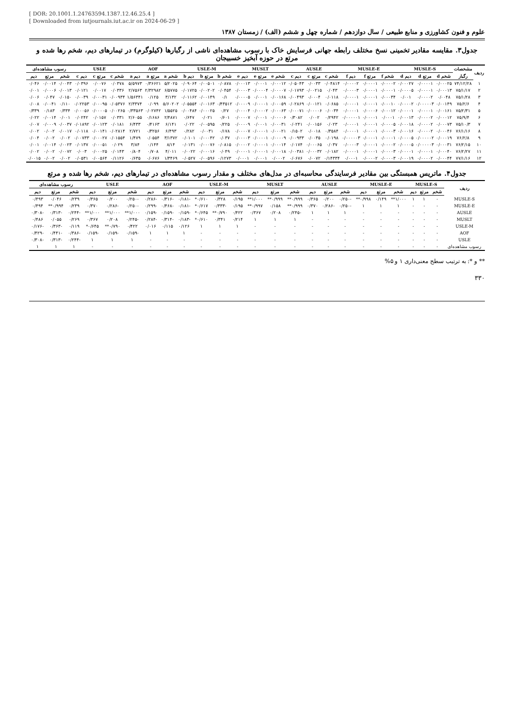[ DOR: 20.1001.1.24763594.1387.12.46.25.4 ]
[ Downloaded from iutjournals.iut.ac.ir on 2024-06-29 ]
علوم و فنون کشاورزی و منابع طبیعی / سال دوازدهم / شماره چهل و ششم (الف) / زمستان ۱۳۸۷
جدول۳. مقایسه مقادیر تخمینی نسخ مختلف رابطه جهانی فرسایش خاک با رسوب مشاهده‌ای ناشی از رگبارها (کیلوگرم) در تیمارهای دیم، شخم رها شده و مرتع در حوزه آبخیز خسبیجان
| ردیف | مشخصات | MUSLE-S | | | MUSLE-E | | | AUSLE | | | MUSLT | | | USLE-M | | | AOF | | | USLE | | | رسوب مشاهده‌ای | | |
| --- | --- | --- | --- | --- | --- | --- | --- | --- | --- | --- | --- | --- | --- | --- | --- | --- | --- | --- | --- | --- | --- | --- | --- | --- | --- |
| | رگبار | شخم d | مرتع d | دیم d | شخم f | مرتع f | دیم f | شخم c | مرتع c | دیم c | شخم e | مرتع e | دیم e | شخم b | مرتع b | دیم b | شخم a | مرتع a | دیم a | شخم c | مرتع c | دیم c | شخم | مرتع | دیم |
| ۱ | ۷۴/۱۲/۲۸ | ۰/۰۰۰۲۵ | ۰/۰۰۰۰۱ | ۰/۰۰۰۲۷ | ۰/۰۰۰۰۲ | ۰/۰۰۰۰۱ | ۰/۰۰۰۰۲ | ۰/۰۴۸۱۴ | ۰/۰۰۳۳ | ۰/۰۵۰۴۳ | ۰/۰۰۰۱۲ | ۰/۰۰۰۱ | ۰/۰۰۰۱۳ | ۰/۰۸۷۸ | ۰/۰۰۵۰۱ | ۰/۰۹۰۶۴ | ۵/۲۰۲۵ | ۰/۳۶۶۲۱ | ۵/۵۹۷۳ | ۰/۰۳۷۸ | ۰/۰۰۷۶ | ۰/۰۳۹۶ | ۰/۰۰۴۳ | ۰/۰۰۱۴ | ۰/۰۴۶ |
| ۲ | ۷۵/۱/۱۷ | ۰/۰۰۰۱۳ | ۰/۰۰۰۰۱ | ۰/۰۰۰۰۵ | ۰/۰۰۰۰۱ | ۰/۰۰۰۰۱ | ۰/۰۰۰۰۳ | ۰/۰۴۳ | ۰/۰۰۲۱۵ | ۰/۰۱۷۹۳ | ۰/۰۰۰۰۷ | ۰/۰۰۰۰۴ | ۰/۰۰۰۰۳ | ۰/۰۴۵۴ | ۰/۰۰۲۰۲ | ۰/۰۱۷۲۵ | ۶/۵۷۷۵ | ۲/۳۲۹۸۲ | ۲/۷۵۶۳ | ۰/۰۳۳۶ | ۰/۰۰۱۷ | ۰/۰۱۲۱ | ۰/۰۰۱۳ | ۰/۰۰۰۶ | ۰/۰۰۱ |
| ۳ | ۷۵/۱/۲۸ | ۰/۰۰۴۸ | ۰/۰۰۰۰۲ | ۰/۰۰۱ | ۰/۰۰۰۳۴ | ۰/۰۰۰۰۱ | ۰/۰۰۰۰۱ | ۰/۰۱۱۸ | ۰/۰۰۰۴ | ۰/۰۰۴۹۳ | ۰/۰۰۱۶۸ | ۰/۰۰۰۱ | ۰/۰۰۰۰۵ | ۰/۱ | ۰/۰۰۱۴۹ | ۰/۰۱۱۶۲ | ۳/۱۳۲ | ۰/۱۲۵ | ۱/۵۶۳۴۱ | ۰/۰۰۹۳۴ | ۰/۰۰۰۳۱ | ۰/۰۰۳۹ | ۰/۰۱۵۰ | ۰/۰۴۷ | ۰/۰۰۶ |
| ۴ | ۷۵/۲/۶ | ۰/۰۰۱۴۹ | ۰/۰۰۰۰۰۳ | ۰/۰۰۰۰۲ | ۰/۰۰۰۱۰ | ۰/۰۰۰۰۱ | ۰/۰۰۰۰۱ | ۰/۰۶۸۵ | ۰/۰۰۱۲۱ | ۰/۰۲۸۶۹ | ۰/۰۰۰۵۹ | ۰/۰۰۰۰۱ | ۰/۰۰۰۰۹ | ۰/۴۳۵۱۲ | ۰/۰۰۱۶۳ | ۰/۰۵۵۵۴ | ۵/۶۰۲۰۲ | ۰/۰۹۹ | ۲/۳۳۷۴ | ۰/۰۵۳۷۶ | ۰/۰۰۰۹۵ | ۰/۰۲۲۵۳ | ۰/۱۱۰ | ۰/۰۰۴۱ | ۰/۰۰۸ |
| ۵ | ۷۵/۲/۳۱ | ۰/۰۰۱۶۱ | ۰/۰۰۰۰۱ | ۰/۰۰۰۰۱ | ۰/۰۰۰۱۲ | ۰/۰۰۰۰۶ | ۰/۰۰۰۰۱ | ۰/۰۰۳۴ | ۰/۰۰۰۰۶ | ۰/۰۰۰۷۱ | ۰/۰۰۰۶۳ | ۰/۰۰۰۰۲ | ۰/۰۰۰۰۴ | ۰/۲۷ | ۰/۰۰۰۲۵ | ۰/۰۰۴۸۴ | ۱/۵۵۲۵ | ۰/۰۲۷۴۲ | ۰/۳۳۵۶۳ | ۰/۰۰۲۶۵ | ۰/۰۰۰۰۵ | ۰/۰۰۰۵۶ | ۰/۳۳۴ | ۰/۱۸۳ | ۰/۳۳۹ |
| ۶ | ۷۵/۹/۴ | ۰/۰۰۰۱۲ | ۰/۰۰۰۰۲ | ۰/۰۰۰۱۳ | ۰/۰۰۰۱ | ۰/۰۰۰۰۱ | ۰/۰۰۰۰۰۱ | ۰/۲۹۴۲ | ۰/۰۰۲ | ۰/۳۰۸۲ | ۰/۰۰۰۰۶ | ۰/۰۰۰۱ | ۰/۰۰۰۰۷ | ۰/۶۰۱ | ۰/۰۲۱ | ۰/۶۴۷ | ۲/۴۸۷۱ | ۰/۱۶۸۶ | ۲/۶۰۵۵ | ۰/۰۳۳۱ | ۰/۰۱۵۷ | ۰/۰۲۴۲ | ۰/۰۰۱ | ۰/۰۰۱۴ | ۰/۰۲۲ |
| ۷ | ۷۵/۱۰/۳ | ۰/۰۰۰۷۳ | ۰/۰۰۰۰۲ | ۰/۰۰۰۱۸ | ۰/۰۰۰۰۵ | ۰/۰۰۰۰۱ | ۰/۰۰۰۰۱ | ۰/۰۲۳ | ۰/۰۰۱۵۶ | ۰/۰۲۴۱ | ۰/۰۰۰۳۱ | ۰/۰۰۰۱ | ۰/۰۰۰۰۹ | ۰/۲۲۵ | ۰/۰۰۵۹۵ | ۰/۰۲۲ | ۶/۱۴۱ | ۰/۴۱۶۳ | ۶/۴۳۳ | ۰/۰۱۸۱ | ۰/۰۰۱۲۳ | ۰/۰۱۸۹۲ | ۰/۰۰۳۷ | ۰/۰۰۰۹ | ۰/۰۰۷ |
| ۸ | ۷۶/۱/۱۶ | ۰/۰۰۰۴۶ | ۰/۰۰۰۰۲ | ۰/۰۰۰۱۶ | ۰/۰۰۰۰۳ | ۰/۰۰۰۰۱ | ۰/۰۰۰۰۱ | ۰/۳۵۸۴ | ۰/۰۰۱۸ | ۰/۱۵۰۲ | ۰/۰۰۰۲۱ | ۰/۰۰۰۰۱ | ۰/۰۰۰۰۷ | ۰/۱۷۸ | ۰/۰۰۳۱ | ۰/۲۸۲ | ۶/۴۹۳ | ۰/۳۲۵۶ | ۲/۷۲۱ | ۰/۰۲۸۱۴ | ۰/۰۰۱۴۱ | ۰/۰۱۱۸ | ۰/۰۰۱۷ | ۰/۰۰۲ | ۰/۰۰۲ |
| ۹ | ۷۶/۲/۸ | ۰/۰۰۰۱۹ | ۰/۰۰۰۰۰۲ | ۰/۰۰۰۰۵ | ۰/۰۰۰۰۱ | ۰/۰۰۰۰۱ | ۰/۰۰۰۰۰۳ | ۰/۰۱۹۸ | ۰/۰۰۳۵ | ۰/۰۰۹۳۳ | ۰/۰۰۰۰۹ | ۰/۰۰۰۰۱ | ۰/۰۰۰۰۳ | ۰/۰۳۷ | ۰/۰۰۰۴۲ | ۰/۰۱۰۱ | ۳/۱۳۷۲ | ۰/۰۵۵۴ | ۱/۴۷۹ | ۰/۰۱۵۵۴ | ۰/۰۰۰۲۷ | ۰/۰۰۷۳۳ | ۰/۰۰۲ | ۰/۰۰۲ | ۰/۰۰۴ |
| ۱۰ | ۷۶/۲/۱۵ | ۰/۰۰۰۳۱ | ۰/۰۰۰۰۰۳ | ۰/۰۰۰۰۵ | ۰/۰۰۰۰۲ | ۰/۰۰۰۰۱ | ۰/۰۰۰۰۳ | ۰/۰۳۷ | ۰/۰۰۰۶۵ | ۰/۰۱۷۴ | ۰/۰۰۰۱۴ | ۰/۰۰۰۰۱ | ۰/۰۰۰۰۲ | ۰/۰۸۱۵ | ۰/۰۰۰۷۶ | ۰/۰۱۳۱ | ۸/۱۴ | ۰/۱۴۴ | ۳/۸۴ | ۰/۰۲۹ | ۰/۰۰۰۵۱ | ۰/۰۱۳۷ | ۰/۰۰۲۳ | ۰/۰۰۱۴ | ۰/۰۰۱ |
| ۱۱ | ۷۶/۲/۲۷ | ۰/۰۰۰۴۰ | ۰/۰۰۰۰۱ | ۰/۰۰۰۰۱ | ۰/۰۰۰۰۳ | ۰/۰۰۰۰۱ | ۰/۰۰۰۰۱ | ۰/۰۱۸۲ | ۰/۰۰۰۳۲ | ۰/۰۰۳۸۱ | ۰/۰۰۰۱۸ | ۰/۰۰۰۰۱ | ۰/۰۰۰۰۱ | ۰/۰۴۹ | ۰/۰۰۰۱۶ | ۰/۰۰۲۲ | ۴/۰۱۱ | ۰/۷۰۸ | ۰/۸۰۴ | ۰/۰۱۴۳ | ۰/۰۰۰۲۵ | ۰/۰۰۳ | ۰/۰۰۷۲ | ۰/۰۰۲ | ۰/۰۰۲ |
| ۱۲ | ۷۷/۱/۱۶ | ۰/۰۰۰۴۴ | ۰/۰۰۰۰۲ | ۰/۰۰۰۱۹ | ۰/۰۰۰۰۳ | ۰/۰۰۰۰۲ | ۰/۰۰۰۱ | ۰/۱۴۳۳۴ | ۰/۰۰۷۲ | ۰/۰۶۷۶ | ۰/۰۰۰۲ | ۰/۰۰۰۱ | ۰/۰۰۰۱ | ۰/۱۲۷۳ | ۰/۰۰۵۹۶ | ۰/۰۵۲۷ | ۱/۳۴۶۹ | ۰/۰۶۷۶ | ۰/۶۳۵ | ۰/۱۱۲۶ | ۰/۰۰۵۶۴ | ۰/۰۵۳۱ | ۰/۰۰۲ | ۰/۰۰۲ | ۰/۰۰۱۵ |
جدول۴. ماتریس همبستگی بین مقادیر فرسایندگی محاسبه‌ای در مدل‌های مختلف و مقدار رسوب مشاهده‌ای در تیمارهای دیم، شخم رها شده و مرتع
| ردیف | MUSLE-S | | | MUSLE-E | | | AUSLE | | | MUSLT | | | USLE-M | | | AOF | | | USLE | | | رسوب مشاهده‌ای | | |
| --- | --- | --- | --- | --- | --- | --- | --- | --- | --- | --- | --- | --- | --- | --- | --- | --- | --- | --- | --- | --- | --- | --- | --- | --- |
| | شخم | مرتع | دیم | شخم | مرتع | دیم | شخم | مرتع | دیم | شخم | مرتع | دیم | شخم | مرتع | دیم | شخم | مرتع | دیم | شخم | مرتع | دیم | شخم | مرتع | دیم |
| MUSLE-S | - | ۱ | ۱ | ۱/۰۰۰** | ۰/۱۴۹ | ۰/۹۹۸** | -۰/۲۵۰ | ۰/۲۰۰ | ۰/۳۶۵ | ۰/۹۹۹** | ۰/۹۹۹** | ۱/۰۰۰** | ۰/۱۹۵ | ۰/۳۲۸ | ۰/۶۱۰* | -۰/۱۸۱ | -۰/۳۱۶ | -۰/۲۸۶ | -۰/۲۵۰ | ۰/۲۰۰ | ۰/۳۶۵ | ۰/۲۳۹ | ۰/۰۴۶ | ۰/۴۹۳ |
| MUSLE-E | - | - | - | ۱ | ۱ | ۱ | -۰/۲۵۰ | -۰/۲۸۶ | ۰/۳۷۰ | ۰/۹۹۹** | ۰/۱۵۸ | ۰/۹۹۷** | ۰/۱۹۵ | -۰/۳۳۳ | ۰/۶۱۷* | -۰/۱۸۱ | -۰/۴۶۸ | -۰/۲۹۹ | -۰/۲۵۰ | -۰/۲۸۶ | ۰/۳۷۰ | ۰/۲۳۹ | ۰/۹۹۴** | ۰/۴۹۴ |
| AUSLE | - | - | - | - | - | - | ۱ | ۱ | ۱ | -۰/۲۴۵ | ۰/۲۰۸ | ۰/۳۶۷ | ۰/۴۲۲ | ۰/۷۹۰** | ۰/۶۴۵* | -۰/۱۵۹ | -۰/۱۵۹ | -۰/۱۵۹ | ۱/۰۰۰** | ۱/۰۰۰** | ۱/۰۰۰** | -۰/۲۴۴ | -۰/۳۱۳ | -۰/۳۰۸ |
| MUSLT | - | - | - | - | - | - | - | - | - | ۱ | ۱ | ۱ | ۰/۲۱۴ | ۰/۳۴۱ | ۰/۶۱۰* | -۰/۱۸۳ | -۰/۳۱۴ | -۰/۲۸۴ | -۰/۲۴۵ | ۰/۲۰۸ | ۰/۳۶۷ | ۰/۲۶۹ | ۰/۰۵۵ | ۰/۴۸۶ |
| USLE-M | - | - | - | - | - | - | - | - | - | - | - | - | ۱ | ۱ | ۱ | ۰/۱۲۶ | ۰/۱۱۵ | ۰/۰۱۶ | ۰/۴۲۲ | ۰/۷۹۰** | ۰/۶۴۵* | ۰/۱۱۹ | -۰/۳۶۳ | -۰/۱۷۶ |
| AOF | - | - | - | - | - | - | - | - | - | - | - | - | - | - | - | ۱ | ۱ | ۱ | -۰/۱۵۹ | -۰/۱۵۹ | -۰/۱۵۹ | -۰/۳۸۶ | -۰/۴۴۱ | -۰/۴۲۹ |
| USLE | - | - | - | - | - | - | - | - | - | - | - | - | - | - | - | - | - | - | ۱ | ۱ | ۱ | -۰/۲۴۴ | -۰/۳۱۳ | -۰/۳۰۸ |
| رسوب مشاهده‌ای | - | - | - | - | - | - | - | - | - | - | - | - | - | - | - | - | - | - | - | - | - | ۱ | ۱ | ۱ |
** و *: به ترتیب سطح معنی‌داری ۱ و ۵%
۳۳۰